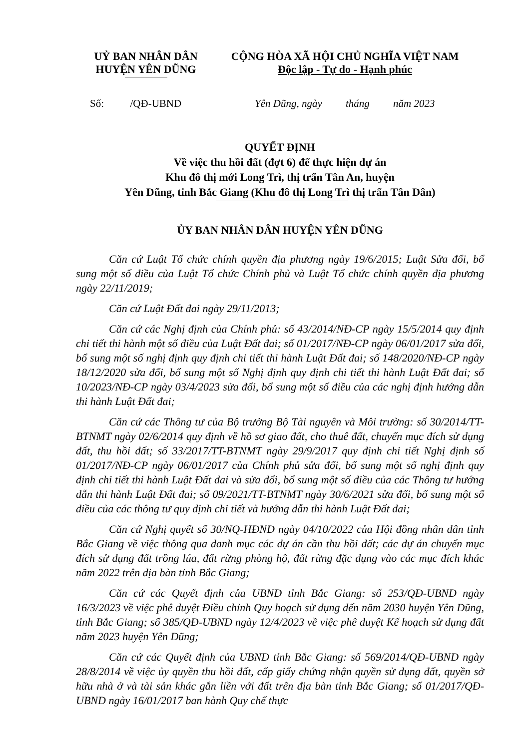UỶ BAN NHÂN DÂN
HUYỆN YÊN DŨNG
CỘNG HÒA XÃ HỘI CHỦ NGHĨA VIỆT NAM
Độc lập - Tự do - Hạnh phúc
Số: /QĐ-UBND Yên Dũng, ngày tháng năm 2023
QUYẾT ĐỊNH
Về việc thu hồi đất (đợt 6) để thực hiện dự án
Khu đô thị mới Long Trì, thị trấn Tân An, huyện
Yên Dũng, tỉnh Bắc Giang (Khu đô thị Long Trì thị trấn Tân Dân)
ỦY BAN NHÂN DÂN HUYỆN YÊN DŨNG
Căn cứ Luật Tổ chức chính quyền địa phương ngày 19/6/2015; Luật Sửa đổi, bổ sung một số điều của Luật Tổ chức Chính phủ và Luật Tổ chức chính quyền địa phương ngày 22/11/2019;
Căn cứ Luật Đất đai ngày 29/11/2013;
Căn cứ các Nghị định của Chính phủ: số 43/2014/NĐ-CP ngày 15/5/2014 quy định chi tiết thi hành một số điều của Luật Đất đai; số 01/2017/NĐ-CP ngày 06/01/2017 sửa đổi, bổ sung một số nghị định quy định chi tiết thi hành Luật Đất đai; số 148/2020/NĐ-CP ngày 18/12/2020 sửa đổi, bổ sung một số Nghị định quy định chi tiết thi hành Luật Đất đai; số 10/2023/NĐ-CP ngày 03/4/2023 sửa đổi, bổ sung một số điều của các nghị định hướng dẫn thi hành Luật Đất đai;
Căn cứ các Thông tư của Bộ trưởng Bộ Tài nguyên và Môi trường: số 30/2014/TT-BTNMT ngày 02/6/2014 quy định về hồ sơ giao đất, cho thuê đất, chuyển mục đích sử dụng đất, thu hồi đất; số 33/2017/TT-BTNMT ngày 29/9/2017 quy định chi tiết Nghị định số 01/2017/NĐ-CP ngày 06/01/2017 của Chính phủ sửa đổi, bổ sung một số nghị định quy định chi tiết thi hành Luật Đất đai và sửa đổi, bổ sung một số điều của các Thông tư hướng dẫn thi hành Luật Đất đai; số 09/2021/TT-BTNMT ngày 30/6/2021 sửa đổi, bổ sung một số điều của các thông tư quy định chi tiết và hướng dẫn thi hành Luật Đất đai;
Căn cứ Nghị quyết số 30/NQ-HĐND ngày 04/10/2022 của Hội đồng nhân dân tỉnh Bắc Giang về việc thông qua danh mục các dự án cần thu hồi đất; các dự án chuyển mục đích sử dụng đất trồng lúa, đất rừng phòng hộ, đất rừng đặc dụng vào các mục đích khác năm 2022 trên địa bàn tỉnh Bắc Giang;
Căn cứ các Quyết định của UBND tỉnh Bắc Giang: số 253/QĐ-UBND ngày 16/3/2023 về việc phê duyệt Điều chỉnh Quy hoạch sử dụng đến năm 2030 huyện Yên Dũng, tỉnh Bắc Giang; số 385/QĐ-UBND ngày 12/4/2023 về việc phê duyệt Kế hoạch sử dụng đất năm 2023 huyện Yên Dũng;
Căn cứ các Quyết định của UBND tỉnh Bắc Giang: số 569/2014/QĐ-UBND ngày 28/8/2014 về việc ủy quyền thu hồi đất, cấp giấy chứng nhận quyền sử dụng đất, quyền sở hữu nhà ở và tài sản khác gắn liền với đất trên địa bàn tỉnh Bắc Giang; số 01/2017/QĐ-UBND ngày 16/01/2017 ban hành Quy chế thực